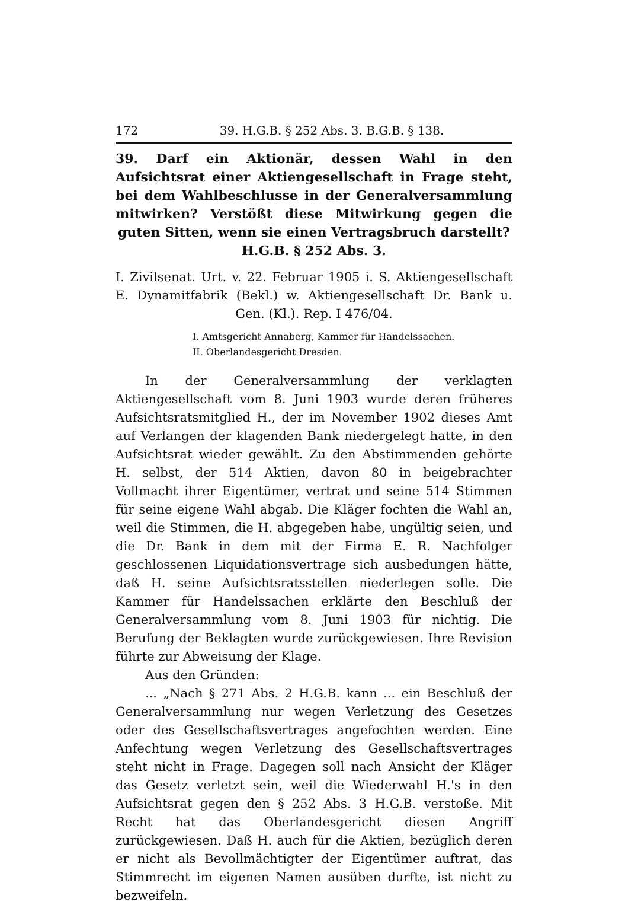172 39. H.G.B. § 252 Abs. 3. B.G.B. § 138.
39. Darf ein Aktionär, dessen Wahl in den Aufsichtsrat einer Aktiengesellschaft in Frage steht, bei dem Wahlbeschlusse in der Generalversammlung mitwirken? Verstößt diese Mitwirkung gegen die guten Sitten, wenn sie einen Vertragsbruch darstellt?
H.G.B. § 252 Abs. 3.
I. Zivilsenat. Urt. v. 22. Februar 1905 i. S. Aktiengesellschaft E. Dynamitfabrik (Bekl.) w. Aktiengesellschaft Dr. Bank u. Gen. (Kl.). Rep. I 476/04.
I. Amtsgericht Annaberg, Kammer für Handelssachen.
II. Oberlandesgericht Dresden.
In der Generalversammlung der verklagten Aktiengesellschaft vom 8. Juni 1903 wurde deren früheres Aufsichtsratsmitglied H., der im November 1902 dieses Amt auf Verlangen der klagenden Bank niedergelegt hatte, in den Aufsichtsrat wieder gewählt. Zu den Abstimmenden gehörte H. selbst, der 514 Aktien, davon 80 in beigebrachter Vollmacht ihrer Eigentümer, vertrat und seine 514 Stimmen für seine eigene Wahl abgab. Die Kläger fochten die Wahl an, weil die Stimmen, die H. abgegeben habe, ungültig seien, und die Dr. Bank in dem mit der Firma E. R. Nachfolger geschlossenen Liquidationsvertrage sich ausbedungen hätte, daß H. seine Aufsichtsratsstellen niederlegen solle. Die Kammer für Handelssachen erklärte den Beschluß der Generalversammlung vom 8. Juni 1903 für nichtig. Die Berufung der Beklagten wurde zurückgewiesen. Ihre Revision führte zur Abweisung der Klage.
Aus den Gründen:
... „Nach § 271 Abs. 2 H.G.B. kann ... ein Beschluß der Generalversammlung nur wegen Verletzung des Gesetzes oder des Gesellschaftsvertrages angefochten werden. Eine Anfechtung wegen Verletzung des Gesellschaftsvertrages steht nicht in Frage. Dagegen soll nach Ansicht der Kläger das Gesetz verletzt sein, weil die Wiederwahl H.'s in den Aufsichtsrat gegen den § 252 Abs. 3 H.G.B. verstoße. Mit Recht hat das Oberlandesgericht diesen Angriff zurückgewiesen. Daß H. auch für die Aktien, bezüglich deren er nicht als Bevollmächtigter der Eigentümer auftrat, das Stimmrecht im eigenen Namen ausüben durfte, ist nicht zu bezweifeln.